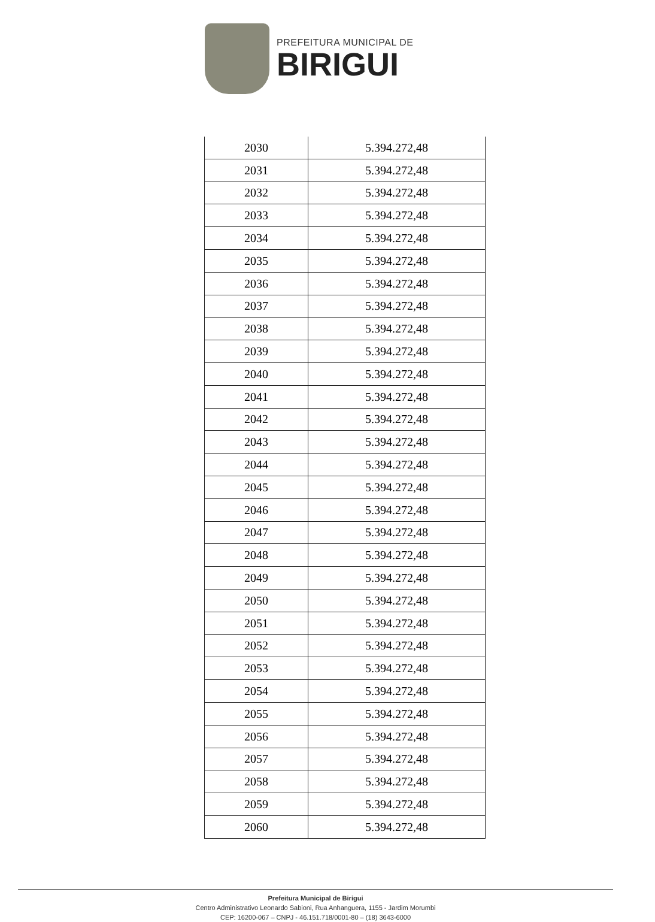PREFEITURA MUNICIPAL DE
BIRIGUI
| 2030 | 5.394.272,48 |
| 2031 | 5.394.272,48 |
| 2032 | 5.394.272,48 |
| 2033 | 5.394.272,48 |
| 2034 | 5.394.272,48 |
| 2035 | 5.394.272,48 |
| 2036 | 5.394.272,48 |
| 2037 | 5.394.272,48 |
| 2038 | 5.394.272,48 |
| 2039 | 5.394.272,48 |
| 2040 | 5.394.272,48 |
| 2041 | 5.394.272,48 |
| 2042 | 5.394.272,48 |
| 2043 | 5.394.272,48 |
| 2044 | 5.394.272,48 |
| 2045 | 5.394.272,48 |
| 2046 | 5.394.272,48 |
| 2047 | 5.394.272,48 |
| 2048 | 5.394.272,48 |
| 2049 | 5.394.272,48 |
| 2050 | 5.394.272,48 |
| 2051 | 5.394.272,48 |
| 2052 | 5.394.272,48 |
| 2053 | 5.394.272,48 |
| 2054 | 5.394.272,48 |
| 2055 | 5.394.272,48 |
| 2056 | 5.394.272,48 |
| 2057 | 5.394.272,48 |
| 2058 | 5.394.272,48 |
| 2059 | 5.394.272,48 |
| 2060 | 5.394.272,48 |
Prefeitura Municipal de Birigui
Centro Administrativo Leonardo Sabioni, Rua Anhanguera, 1155 - Jardim Morumbi
CEP: 16200-067 – CNPJ - 46.151.718/0001-80 – (18) 3643-6000